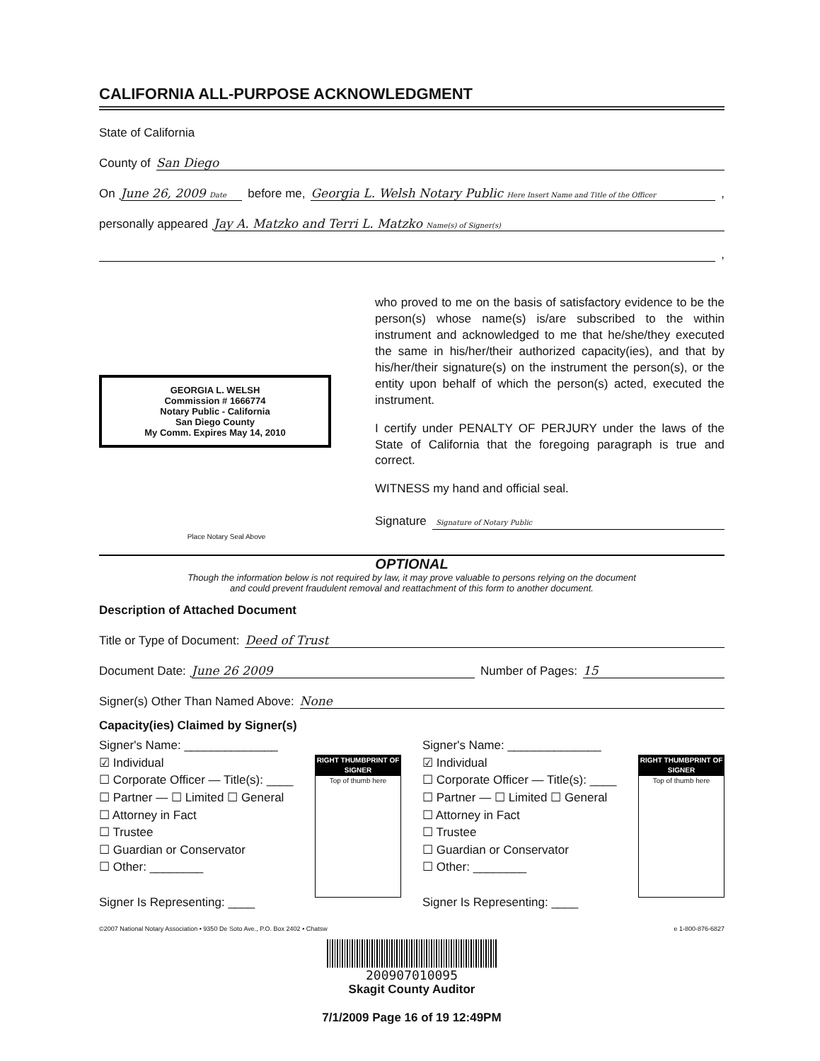CALIFORNIA ALL-PURPOSE ACKNOWLEDGMENT
State of California
County of San Diego
On June 26, 2009 Date before me, Georgia L. Welsh Notary Public Here Insert Name and Title of the Officer,
personally appeared Jay A. Matzko and Terri L. Matzko Name(s) of Signer(s)
,
GEORGIA L. WELSH
Commission # 1666774
Notary Public - California
San Diego County
My Comm. Expires May 14, 2010
Place Notary Seal Above
who proved to me on the basis of satisfactory evidence to be the person(s) whose name(s) is/are subscribed to the within instrument and acknowledged to me that he/she/they executed the same in his/her/their authorized capacity(ies), and that by his/her/their signature(s) on the instrument the person(s), or the entity upon behalf of which the person(s) acted, executed the instrument.
I certify under PENALTY OF PERJURY under the laws of the State of California that the foregoing paragraph is true and correct.
WITNESS my hand and official seal.
Signature Signature of Notary Public
OPTIONAL
Though the information below is not required by law, it may prove valuable to persons relying on the document
and could prevent fraudulent removal and reattachment of this form to another document.
Description of Attached Document
Title or Type of Document: Deed of Trust
Document Date: June 26 2009 Number of Pages: 15
Signer(s) Other Than Named Above: None
Capacity(ies) Claimed by Signer(s)
Signer's Name: ______________
RIGHT THUMBPRINT OF SIGNER
Top of thumb here
☑ Individual
☐ Corporate Officer — Title(s): ____
☐ Partner — ☐ Limited ☐ General
☐ Attorney in Fact
☐ Trustee
☐ Guardian or Conservator
☐ Other: ________
Signer Is Representing: ____
Signer's Name: ______________
RIGHT THUMBPRINT OF SIGNER
Top of thumb here
☑ Individual
☐ Corporate Officer — Title(s): ____
☐ Partner — ☐ Limited ☐ General
☐ Attorney in Fact
☐ Trustee
☐ Guardian or Conservator
☐ Other: ________
Signer Is Representing: ____
©2007 National Notary Association • 9350 De Soto Ave., P.O. Box 2402 • Chatsw e 1-800-876-6827
200907010095
Skagit County Auditor
7/1/2009 Page 16 of 19 12:49PM